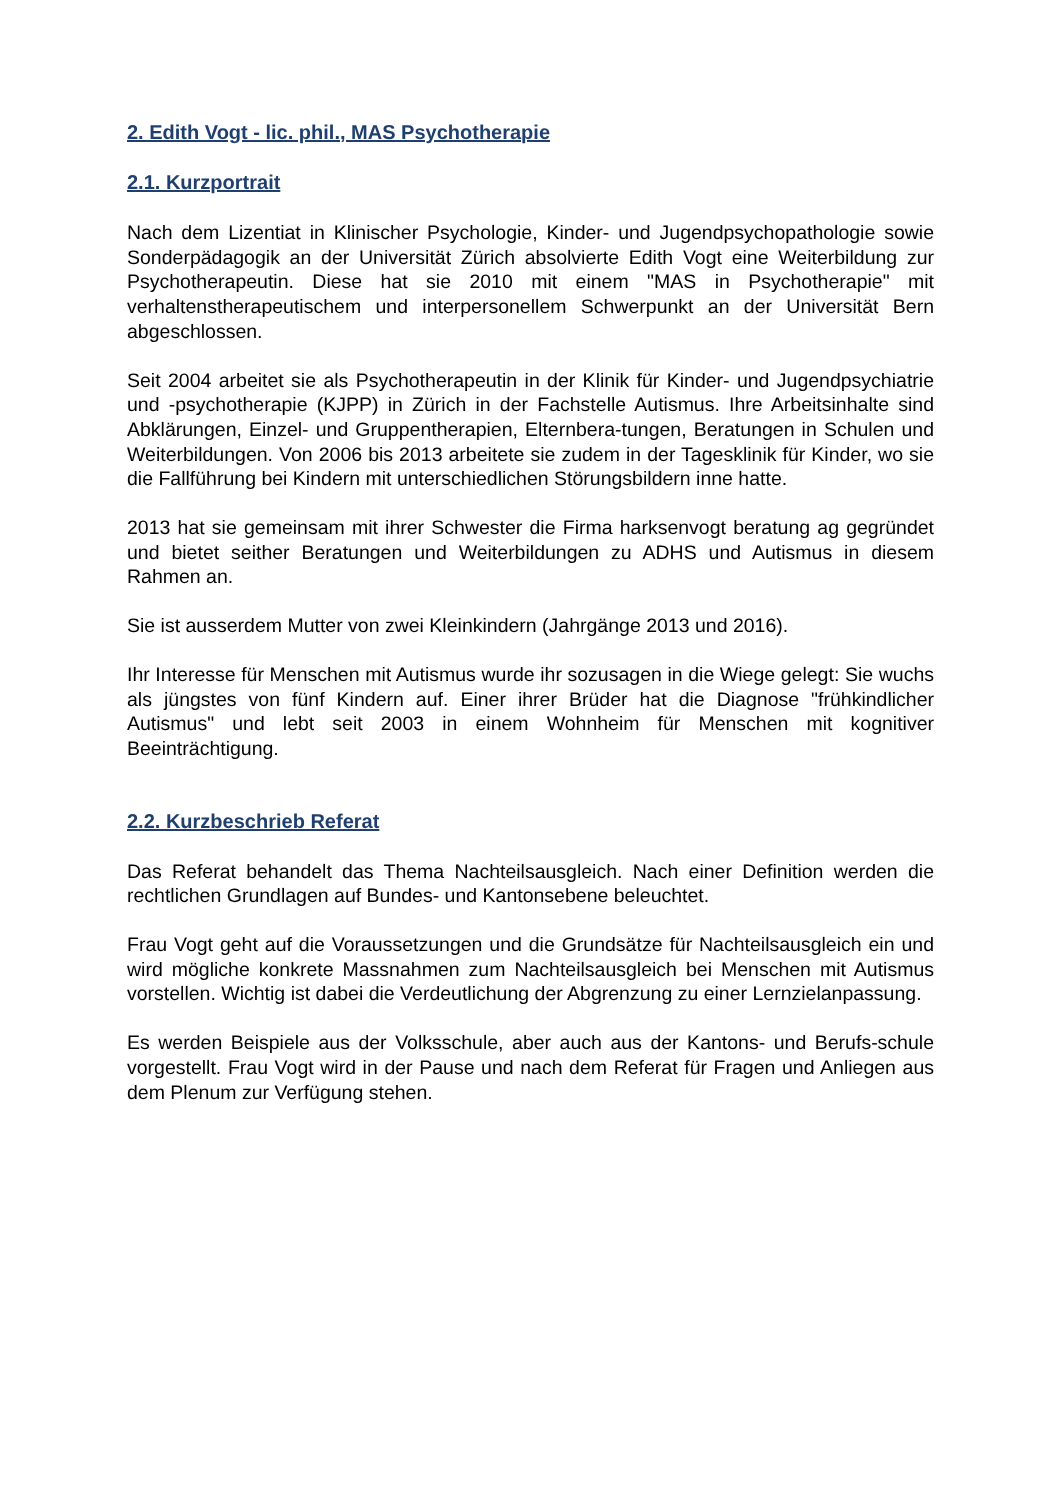2. Edith Vogt - lic. phil., MAS Psychotherapie
2.1. Kurzportrait
Nach dem Lizentiat in Klinischer Psychologie, Kinder- und Jugendpsychopathologie sowie Sonderpädagogik an der Universität Zürich absolvierte Edith Vogt eine Weiterbildung zur Psychotherapeutin. Diese hat sie 2010 mit einem "MAS in Psychotherapie" mit verhaltenstherapeutischem und interpersonellem Schwerpunkt an der Universität Bern abgeschlossen.
Seit 2004 arbeitet sie als Psychotherapeutin in der Klinik für Kinder- und Jugendpsychiatrie und -psychotherapie (KJPP) in Zürich in der Fachstelle Autismus. Ihre Arbeitsinhalte sind Abklärungen, Einzel- und Gruppentherapien, Elternbera-tungen, Beratungen in Schulen und Weiterbildungen. Von 2006 bis 2013 arbeitete sie zudem in der Tagesklinik für Kinder, wo sie die Fallführung bei Kindern mit unterschiedlichen Störungsbildern inne hatte.
2013 hat sie gemeinsam mit ihrer Schwester die Firma harksenvogt beratung ag gegründet und bietet seither Beratungen und Weiterbildungen zu ADHS und Autismus in diesem Rahmen an.
Sie ist ausserdem Mutter von zwei Kleinkindern (Jahrgänge 2013 und 2016).
Ihr Interesse für Menschen mit Autismus wurde ihr sozusagen in die Wiege gelegt: Sie wuchs als jüngstes von fünf Kindern auf. Einer ihrer Brüder hat die Diagnose "frühkindlicher Autismus" und lebt seit 2003 in einem Wohnheim für Menschen mit kognitiver Beeinträchtigung.
2.2. Kurzbeschrieb Referat
Das Referat behandelt das Thema Nachteilsausgleich. Nach einer Definition werden die rechtlichen Grundlagen auf Bundes- und Kantonsebene beleuchtet.
Frau Vogt geht auf die Voraussetzungen und die Grundsätze für Nachteilsausgleich ein und wird mögliche konkrete Massnahmen zum Nachteilsausgleich bei Menschen mit Autismus vorstellen. Wichtig ist dabei die Verdeutlichung der Abgrenzung zu einer Lernzielanpassung.
Es werden Beispiele aus der Volksschule, aber auch aus der Kantons- und Berufs-schule vorgestellt. Frau Vogt wird in der Pause und nach dem Referat für Fragen und Anliegen aus dem Plenum zur Verfügung stehen.